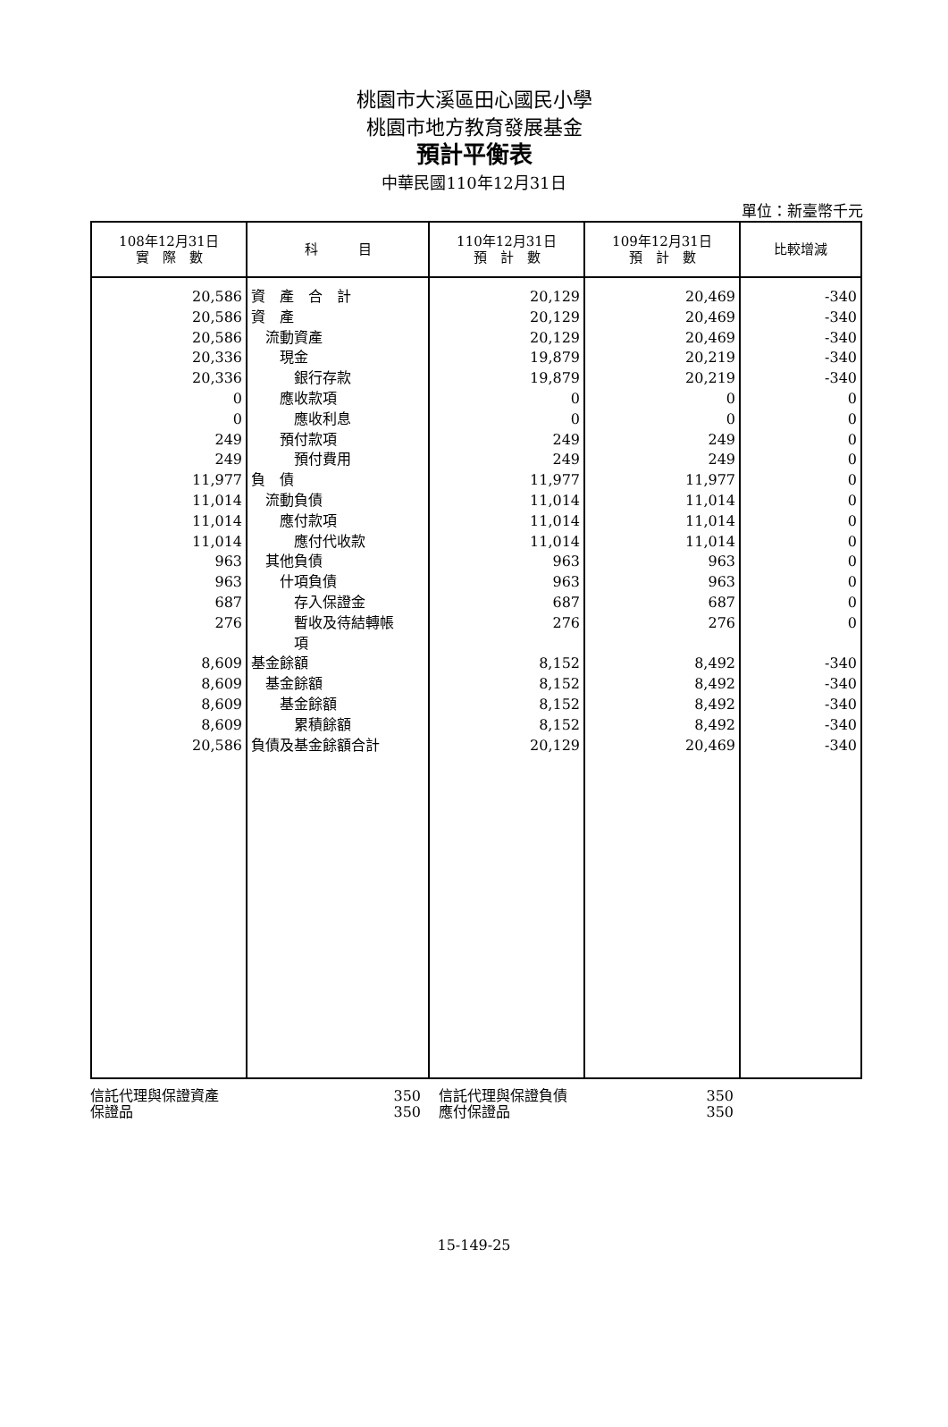桃園市大溪區田心國民小學
桃園市地方教育發展基金
預計平衡表
中華民國110年12月31日
單位：新臺幣千元
| 108年12月31日 實 際 數 | 科 目 | 110年12月31日 預 計 數 | 109年12月31日 預 計 數 | 比較增減 |
| --- | --- | --- | --- | --- |
| 20,586 | 資 產 合 計 | 20,129 | 20,469 | -340 |
| 20,586 | 資 產 | 20,129 | 20,469 | -340 |
| 20,586 | 流動資產 | 20,129 | 20,469 | -340 |
| 20,336 | 現金 | 19,879 | 20,219 | -340 |
| 20,336 | 銀行存款 | 19,879 | 20,219 | -340 |
| 0 | 應收款項 | 0 | 0 | 0 |
| 0 | 應收利息 | 0 | 0 | 0 |
| 249 | 預付款項 | 249 | 249 | 0 |
| 249 | 預付費用 | 249 | 249 | 0 |
| 11,977 | 負 債 | 11,977 | 11,977 | 0 |
| 11,014 | 流動負債 | 11,014 | 11,014 | 0 |
| 11,014 | 應付款項 | 11,014 | 11,014 | 0 |
| 11,014 | 應付代收款 | 11,014 | 11,014 | 0 |
| 963 | 其他負債 | 963 | 963 | 0 |
| 963 | 什項負債 | 963 | 963 | 0 |
| 687 | 存入保證金 | 687 | 687 | 0 |
| 276 | 暫收及待結轉帳 項 | 276 | 276 | 0 |
| 8,609 | 基金餘額 | 8,152 | 8,492 | -340 |
| 8,609 | 基金餘額 | 8,152 | 8,492 | -340 |
| 8,609 | 基金餘額 | 8,152 | 8,492 | -340 |
| 8,609 | 累積餘額 | 8,152 | 8,492 | -340 |
| 20,586 | 負債及基金餘額合計 | 20,129 | 20,469 | -340 |
信託代理與保證資產 350 信託代理與保證負債 350
保證品 350 應付保證品 350
15-149-25